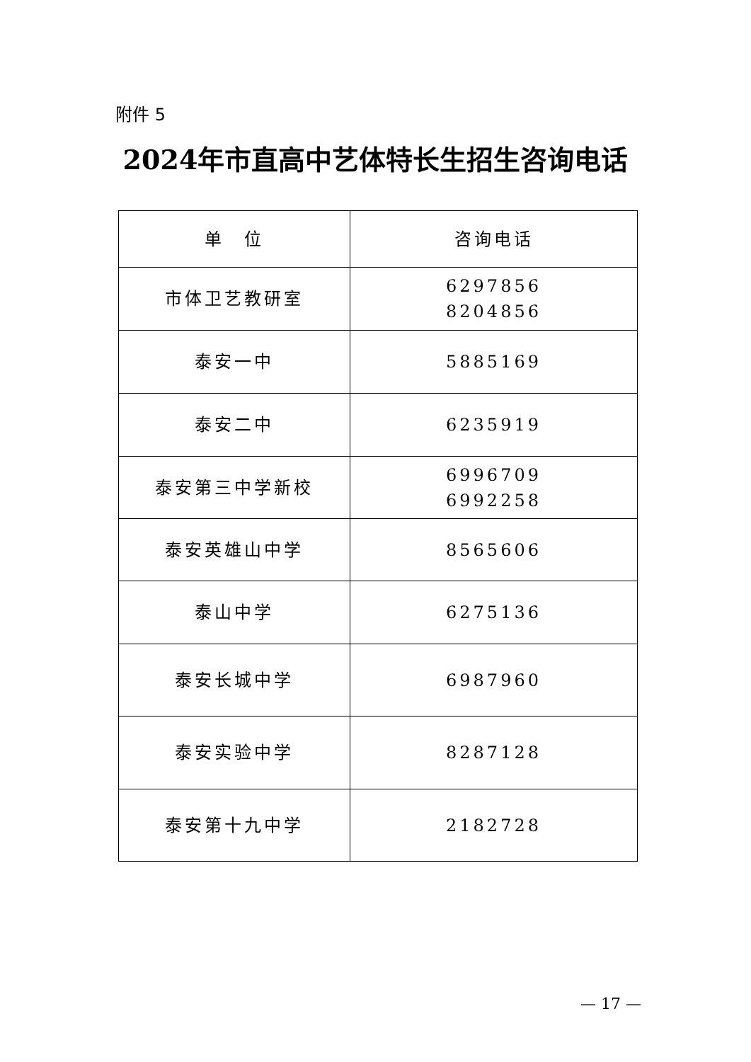附件 5
2024年市直高中艺体特长生招生咨询电话
| 单 位 | 咨询电话 |
| --- | --- |
| 市体卫艺教研室 | 6297856 8204856 |
| 泰安一中 | 5885169 |
| 泰安二中 | 6235919 |
| 泰安第三中学新校 | 6996709 6992258 |
| 泰安英雄山中学 | 8565606 |
| 泰山中学 | 6275136 |
| 泰安长城中学 | 6987960 |
| 泰安实验中学 | 8287128 |
| 泰安第十九中学 | 2182728 |
— 17 —